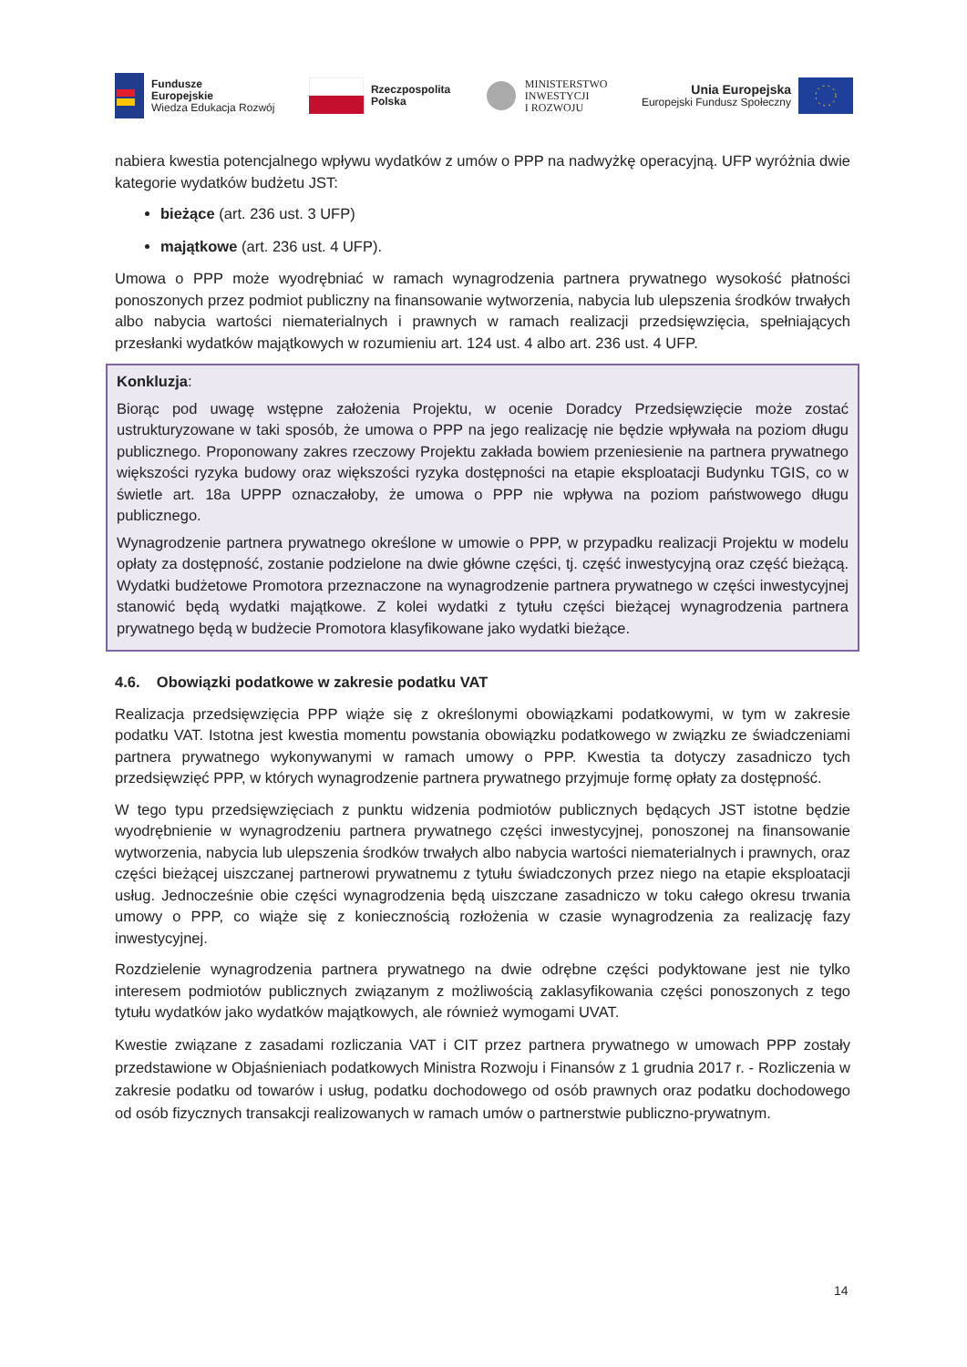Fundusze
Europejskie
Wiedza Edukacja Rozwój
Rzeczpospolita
Polska
MINISTERSTWO
INWESTYCJI
I ROZWOJU
Unia Europejska
Europejski Fundusz Społeczny
nabiera kwestia potencjalnego wpływu wydatków z umów o PPP na nadwyżkę operacyjną. UFP wyróżnia dwie kategorie wydatków budżetu JST:
bieżące (art. 236 ust. 3 UFP)
majątkowe (art. 236 ust. 4 UFP).
Umowa o PPP może wyodrębniać w ramach wynagrodzenia partnera prywatnego wysokość płatności ponoszonych przez podmiot publiczny na finansowanie wytworzenia, nabycia lub ulepszenia środków trwałych albo nabycia wartości niematerialnych i prawnych w ramach realizacji przedsięwzięcia, spełniających przesłanki wydatków majątkowych w rozumieniu art. 124 ust. 4 albo art. 236 ust. 4 UFP.
Konkluzja:
Biorąc pod uwagę wstępne założenia Projektu, w ocenie Doradcy Przedsięwzięcie może zostać ustrukturyzowane w taki sposób, że umowa o PPP na jego realizację nie będzie wpływała na poziom długu publicznego. Proponowany zakres rzeczowy Projektu zakłada bowiem przeniesienie na partnera prywatnego większości ryzyka budowy oraz większości ryzyka dostępności na etapie eksploatacji Budynku TGIS, co w świetle art. 18a UPPP oznaczałoby, że umowa o PPP nie wpływa na poziom państwowego długu publicznego.
Wynagrodzenie partnera prywatnego określone w umowie o PPP, w przypadku realizacji Projektu w modelu opłaty za dostępność, zostanie podzielone na dwie główne części, tj. część inwestycyjną oraz część bieżącą. Wydatki budżetowe Promotora przeznaczone na wynagrodzenie partnera prywatnego w części inwestycyjnej stanowić będą wydatki majątkowe. Z kolei wydatki z tytułu części bieżącej wynagrodzenia partnera prywatnego będą w budżecie Promotora klasyfikowane jako wydatki bieżące.
4.6. Obowiązki podatkowe w zakresie podatku VAT
Realizacja przedsięwzięcia PPP wiąże się z określonymi obowiązkami podatkowymi, w tym w zakresie podatku VAT. Istotna jest kwestia momentu powstania obowiązku podatkowego w związku ze świadczeniami partnera prywatnego wykonywanymi w ramach umowy o PPP. Kwestia ta dotyczy zasadniczo tych przedsięwzięć PPP, w których wynagrodzenie partnera prywatnego przyjmuje formę opłaty za dostępność.
W tego typu przedsięwzięciach z punktu widzenia podmiotów publicznych będących JST istotne będzie wyodrębnienie w wynagrodzeniu partnera prywatnego części inwestycyjnej, ponoszonej na finansowanie wytworzenia, nabycia lub ulepszenia środków trwałych albo nabycia wartości niematerialnych i prawnych, oraz części bieżącej uiszczanej partnerowi prywatnemu z tytułu świadczonych przez niego na etapie eksploatacji usług. Jednocześnie obie części wynagrodzenia będą uiszczane zasadniczo w toku całego okresu trwania umowy o PPP, co wiąże się z koniecznością rozłożenia w czasie wynagrodzenia za realizację fazy inwestycyjnej.
Rozdzielenie wynagrodzenia partnera prywatnego na dwie odrębne części podyktowane jest nie tylko interesem podmiotów publicznych związanym z możliwością zaklasyfikowania części ponoszonych z tego tytułu wydatków jako wydatków majątkowych, ale również wymogami UVAT.
Kwestie związane z zasadami rozliczania VAT i CIT przez partnera prywatnego w umowach PPP zostały przedstawione w Objaśnieniach podatkowych Ministra Rozwoju i Finansów z 1 grudnia 2017 r. - Rozliczenia w zakresie podatku od towarów i usług, podatku dochodowego od osób prawnych oraz podatku dochodowego od osób fizycznych transakcji realizowanych w ramach umów o partnerstwie publiczno-prywatnym.
14